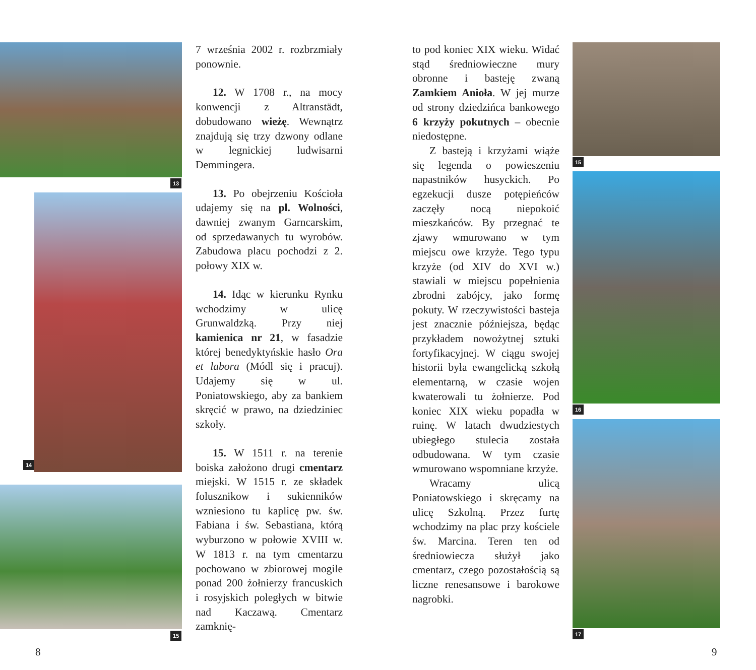13
14
15
7 września 2002 r. rozbrzmiały ponownie.
12. W 1708 r., na mocy konwencji z Altranstädt, dobudowano wieżę. Wewnątrz znajdują się trzy dzwony odlane w legnickiej ludwisarni Demmingera.
13. Po obejrzeniu Kościoła udajemy się na pl. Wolności, dawniej zwanym Garncarskim, od sprzedawanych tu wyrobów. Zabudowa placu pochodzi z 2. połowy XIX w.
14. Idąc w kierunku Rynku wchodzimy w ulicę Grunwaldzką. Przy niej kamienica nr 21, w fasadzie której benedyktyńskie hasło Ora et labora (Módl się i pracuj). Udajemy się w ul. Poniatowskiego, aby za bankiem skręcić w prawo, na dziedziniec szkoły.
15. W 1511 r. na terenie boiska założono drugi cmentarz miejski. W 1515 r. ze składek folusznikow i sukienników wzniesiono tu kaplicę pw. św. Fabiana i św. Sebastiana, którą wyburzono w połowie XVIII w. W 1813 r. na tym cmentarzu pochowano w zbiorowej mogile ponad 200 żołnierzy francuskich i rosyjskich poległych w bitwie nad Kaczawą. Cmentarz zamknię-
to pod koniec XIX wieku. Widać stąd średniowieczne mury obronne i basteję zwaną Zamkiem Anioła. W jej murze od strony dziedzińca bankowego 6 krzyży pokutnych – obecnie niedostępne.
Z basteją i krzyżami wiąże się legenda o powieszeniu napastników husyckich. Po egzekucji dusze potępieńców zaczęły nocą niepokoić mieszkańców. By przegnać te zjawy wmurowano w tym miejscu owe krzyże. Tego typu krzyże (od XIV do XVI w.) stawiali w miejscu popełnienia zbrodni zabójcy, jako formę pokuty. W rzeczywistości basteja jest znacznie późniejsza, będąc przykładem nowożytnej sztuki fortyfikacyjnej. W ciągu swojej historii była ewangelicką szkołą elementarną, w czasie wojen kwaterowali tu żołnierze. Pod koniec XIX wieku popadła w ruinę. W latach dwudziestych ubiegłego stulecia została odbudowana. W tym czasie wmurowano wspomniane krzyże.
Wracamy ulicą Poniatowskiego i skręcamy na ulicę Szkolną. Przez furtę wchodzimy na plac przy kościele św. Marcina. Teren ten od średniowiecza służył jako cmentarz, czego pozostałością są liczne renesansowe i barokowe nagrobki.
15
16
17
8 9